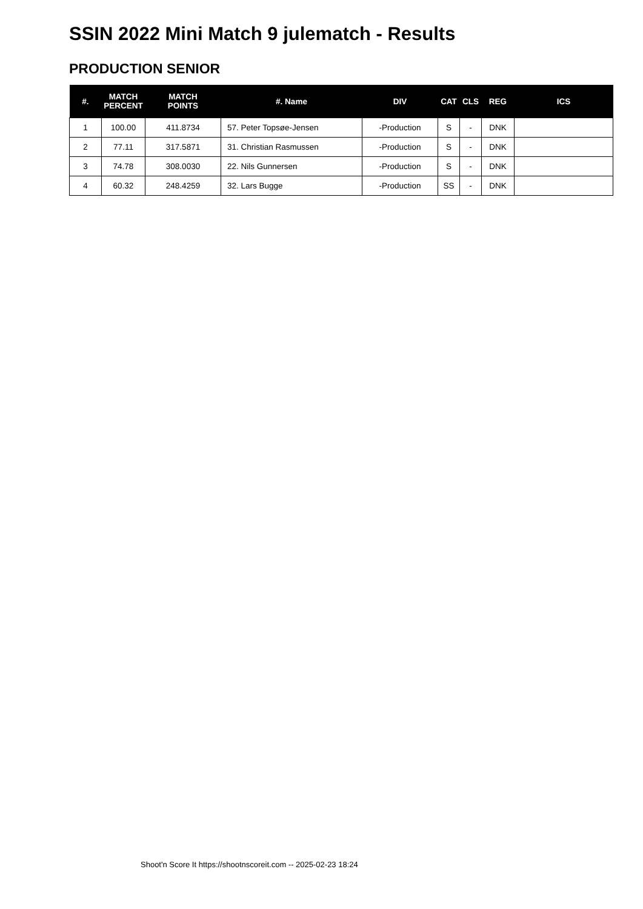SSIN 2022 Mini Match 9 julematch - Results
PRODUCTION SENIOR
| #. | MATCH PERCENT | MATCH POINTS | #. Name | DIV | CAT | CLS | REG | ICS |
| --- | --- | --- | --- | --- | --- | --- | --- | --- |
| 1 | 100.00 | 411.8734 | 57. Peter Topsøe-Jensen | -Production | S | - | DNK | |
| 2 | 77.11 | 317.5871 | 31. Christian Rasmussen | -Production | S | - | DNK | |
| 3 | 74.78 | 308.0030 | 22. Nils Gunnersen | -Production | S | - | DNK | |
| 4 | 60.32 | 248.4259 | 32. Lars Bugge | -Production | SS | - | DNK | |
Shoot'n Score It https://shootnscoreit.com -- 2025-02-23 18:24